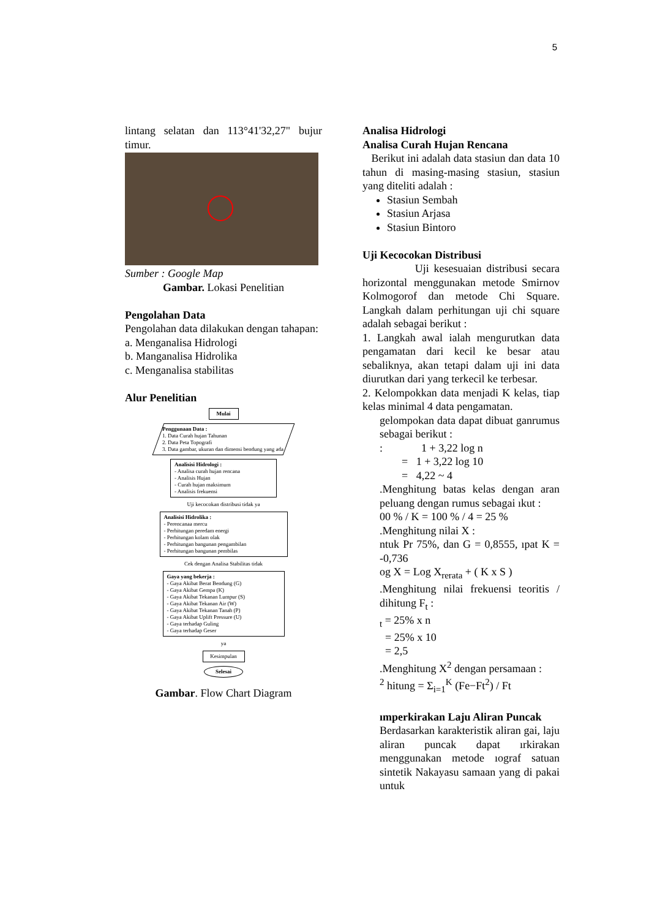5
lintang selatan dan 113°41'32,27" bujur timur.
Sumber : Google Map
Gambar. Lokasi Penelitian
Pengolahan Data
Pengolahan data dilakukan dengan tahapan:
a. Menganalisa Hidrologi
b. Manganalisa Hidrolika
c. Menganalisa stabilitas
Alur Penelitian
Mulai
Penggunaan Data :
1. Data Curah hujan Tahunan
2. Data Peta Topografi
3. Data gambar, ukuran dan dimensi bendung yang ada
Analisisi Hidrologi :
- Analisa curah hujan rencana
- Analisis Hujan
- Curah hujan maksimum
- Analisis frekuensi
Uji kecocokan distribusi tidak ya
Analisisi Hidrolika :
- Perencanaa mercu
- Perhitungan peredam energi
- Perhitungan kolam olak
- Perhitungan bangunan pengambilan
- Perhitungan bangunan pembilas
Cek dengan Analisa Stabilitas tidak
Gaya yang bekerja :
- Gaya Akibat Berat Bendung (G)
- Gaya Akibat Gempa (K)
- Gaya Akibat Tekanan Lumpur (S)
- Gaya Akibat Tekanan Air (W)
- Gaya Akibat Tekanan Tanah (P)
- Gaya Akibat Uplift Pressure (U)
- Gaya terhadap Guling
- Gaya terhadap Geser
ya
Kesimpulan
Selesai
Gambar. Flow Chart Diagram
Analisa Hidrologi
Analisa Curah Hujan Rencana
Berikut ini adalah data stasiun dan data 10 tahun di masing-masing stasiun, stasiun yang diteliti adalah :
Stasiun Sembah
Stasiun Arjasa
Stasiun Bintoro
Uji Kecocokan Distribusi
Uji kesesuaian distribusi secara horizontal menggunakan metode Smirnov Kolmogorof dan metode Chi Square. Langkah dalam perhitungan uji chi square adalah sebagai berikut :
1. Langkah awal ialah mengurutkan data pengamatan dari kecil ke besar atau sebaliknya, akan tetapi dalam uji ini data diurutkan dari yang terkecil ke terbesar.
2. Kelompokkan data menjadi K kelas, tiap kelas minimal 4 data pengamatan.
gelompokan data dapat dibuat ganrumus sebagai berikut :
: 1 + 3,22 log n
= 1 + 3,22 log 10
= 4,22 ~ 4
.Menghitung batas kelas dengan aran peluang dengan rumus sebagai ıkut :
00 % / K = 100 % / 4 = 25 %
.Menghitung nilai X :
ntuk Pr 75%, dan G = 0,8555, ıpat K = -0,736
og X = Log X<sub>rerata</sub> + ( K x S )
.Menghitung nilai frekuensi teoritis / dihitung F<sub>t</sub> :
<sub>t</sub> = 25% x n
= 25% x 10
= 2,5
.Menghitung X<sup>2</sup> dengan persamaan :
<sup>2</sup> hitung = Σ<sub>i=1</sub><sup>K</sup> (Fe−Ft<sup>2</sup>) / Ft
ımperkirakan Laju Aliran Puncak
Berdasarkan karakteristik aliran gai, laju aliran puncak dapat ırkirakan menggunakan metode ıograf satuan sintetik Nakayasu samaan yang di pakai untuk